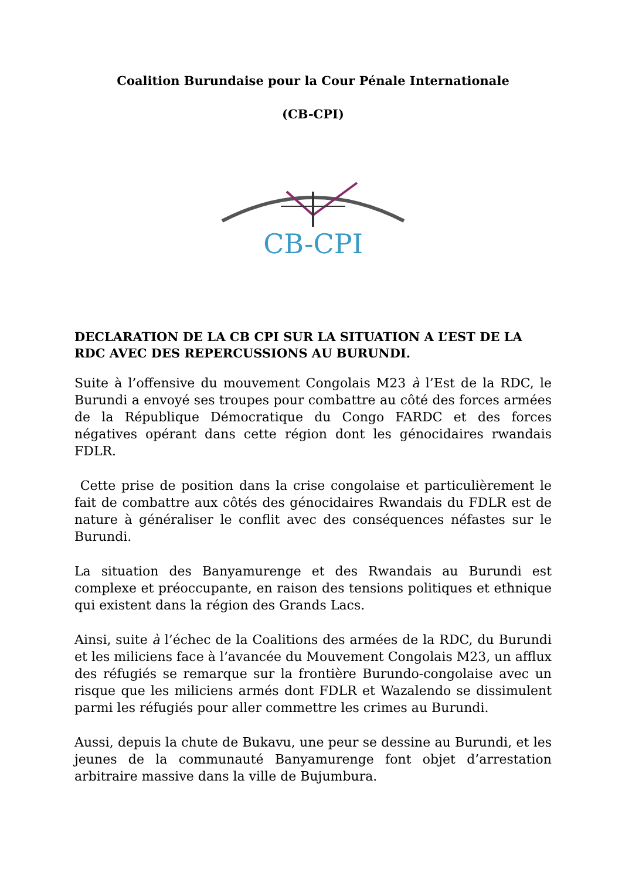Coalition Burundaise pour la Cour Pénale Internationale
(CB-CPI)
CB-CPI
DECLARATION DE LA CB CPI SUR LA SITUATION A L’EST DE LA RDC AVEC DES REPERCUSSIONS AU BURUNDI.
Suite à l’offensive du mouvement Congolais M23 à l’Est de la RDC, le Burundi a envoyé ses troupes pour combattre au côté des forces armées de la République Démocratique du Congo FARDC et des forces négatives opérant dans cette région dont les génocidaires rwandais FDLR.
Cette prise de position dans la crise congolaise et particulièrement le fait de combattre aux côtés des génocidaires Rwandais du FDLR est de nature à généraliser le conflit avec des conséquences néfastes sur le Burundi.
La situation des Banyamurenge et des Rwandais au Burundi est complexe et préoccupante, en raison des tensions politiques et ethnique qui existent dans la région des Grands Lacs.
Ainsi, suite à l’échec de la Coalitions des armées de la RDC, du Burundi et les miliciens face à l’avancée du Mouvement Congolais M23, un afflux des réfugiés se remarque sur la frontière Burundo-congolaise avec un risque que les miliciens armés dont FDLR et Wazalendo se dissimulent parmi les réfugiés pour aller commettre les crimes au Burundi.
Aussi, depuis la chute de Bukavu, une peur se dessine au Burundi, et les jeunes de la communauté Banyamurenge font objet d’arrestation arbitraire massive dans la ville de Bujumbura.